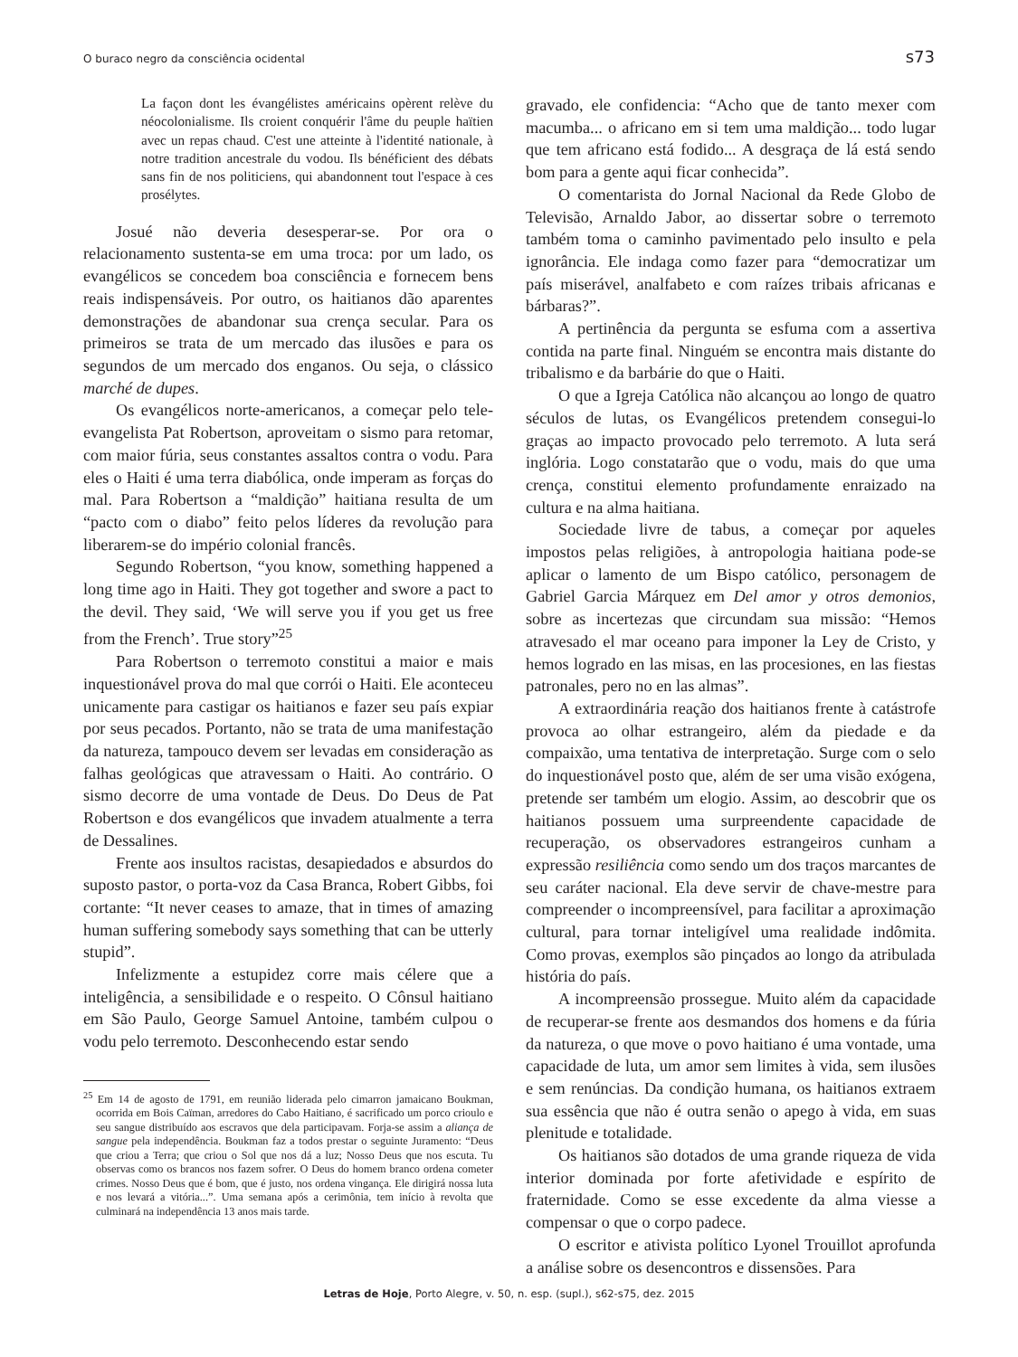O buraco negro da consciência ocidental s73
La façon dont les évangélistes américains opèrent relève du néocolonialisme. Ils croient conquérir l'âme du peuple haïtien avec un repas chaud. C'est une atteinte à l'identité nationale, à notre tradition ancestrale du vodou. Ils bénéficient des débats sans fin de nos politiciens, qui abandonnent tout l'espace à ces prosélytes.
Josué não deveria desesperar-se. Por ora o relacionamento sustenta-se em uma troca: por um lado, os evangélicos se concedem boa consciência e fornecem bens reais indispensáveis. Por outro, os haitianos dão aparentes demonstrações de abandonar sua crença secular. Para os primeiros se trata de um mercado das ilusões e para os segundos de um mercado dos enganos. Ou seja, o clássico marché de dupes.
Os evangélicos norte-americanos, a começar pelo tele-evangelista Pat Robertson, aproveitam o sismo para retomar, com maior fúria, seus constantes assaltos contra o vodu. Para eles o Haiti é uma terra diabólica, onde imperam as forças do mal. Para Robertson a “maldição” haitiana resulta de um “pacto com o diabo” feito pelos líderes da revolução para liberarem-se do império colonial francês.
Segundo Robertson, “you know, something happened a long time ago in Haiti. They got together and swore a pact to the devil. They said, ‘We will serve you if you get us free from the French’. True story”<sup>25</sup>
Para Robertson o terremoto constitui a maior e mais inquestionável prova do mal que corrói o Haiti. Ele aconteceu unicamente para castigar os haitianos e fazer seu país expiar por seus pecados. Portanto, não se trata de uma manifestação da natureza, tampouco devem ser levadas em consideração as falhas geológicas que atravessam o Haiti. Ao contrário. O sismo decorre de uma vontade de Deus. Do Deus de Pat Robertson e dos evangélicos que invadem atualmente a terra de Dessalines.
Frente aos insultos racistas, desapiedados e absurdos do suposto pastor, o porta-voz da Casa Branca, Robert Gibbs, foi cortante: “It never ceases to amaze, that in times of amazing human suffering somebody says something that can be utterly stupid”.
Infelizmente a estupidez corre mais célere que a inteligência, a sensibilidade e o respeito. O Cônsul haitiano em São Paulo, George Samuel Antoine, também culpou o vodu pelo terremoto. Desconhecendo estar sendo
<sup>25</sup> Em 14 de agosto de 1791, em reunião liderada pelo cimarron jamaicano Boukman, ocorrida em Bois Caïman, arredores do Cabo Haitiano, é sacrificado um porco crioulo e seu sangue distribuído aos escravos que dela participavam. Forja-se assim a aliança de sangue pela independência. Boukman faz a todos prestar o seguinte Juramento: “Deus que criou a Terra; que criou o Sol que nos dá a luz; Nosso Deus que nos escuta. Tu observas como os brancos nos fazem sofrer. O Deus do homem branco ordena cometer crimes. Nosso Deus que é bom, que é justo, nos ordena vingança. Ele dirigirá nossa luta e nos levará a vitória...”. Uma semana após a cerimônia, tem início à revolta que culminará na independência 13 anos mais tarde.
gravado, ele confidencia: “Acho que de tanto mexer com macumba... o africano em si tem uma maldição... todo lugar que tem africano está fodido... A desgraça de lá está sendo bom para a gente aqui ficar conhecida”.
O comentarista do Jornal Nacional da Rede Globo de Televisão, Arnaldo Jabor, ao dissertar sobre o terremoto também toma o caminho pavimentado pelo insulto e pela ignorância. Ele indaga como fazer para “democratizar um país miserável, analfabeto e com raízes tribais africanas e bárbaras?”.
A pertinência da pergunta se esfuma com a assertiva contida na parte final. Ninguém se encontra mais distante do tribalismo e da barbárie do que o Haiti.
O que a Igreja Católica não alcançou ao longo de quatro séculos de lutas, os Evangélicos pretendem consegui-lo graças ao impacto provocado pelo terremoto. A luta será inglória. Logo constatarão que o vodu, mais do que uma crença, constitui elemento profundamente enraizado na cultura e na alma haitiana.
Sociedade livre de tabus, a começar por aqueles impostos pelas religiões, à antropologia haitiana pode-se aplicar o lamento de um Bispo católico, personagem de Gabriel Garcia Márquez em Del amor y otros demonios, sobre as incertezas que circundam sua missão: “Hemos atravesado el mar oceano para imponer la Ley de Cristo, y hemos logrado en las misas, en las procesiones, en las fiestas patronales, pero no en las almas”.
A extraordinária reação dos haitianos frente à catástrofe provoca ao olhar estrangeiro, além da piedade e da compaixão, uma tentativa de interpretação. Surge com o selo do inquestionável posto que, além de ser uma visão exógena, pretende ser também um elogio. Assim, ao descobrir que os haitianos possuem uma surpreendente capacidade de recuperação, os observadores estrangeiros cunham a expressão resiliência como sendo um dos traços marcantes de seu caráter nacional. Ela deve servir de chave-mestre para compreender o incompreensível, para facilitar a aproximação cultural, para tornar inteligível uma realidade indômita. Como provas, exemplos são pinçados ao longo da atribulada história do país.
A incompreensão prossegue. Muito além da capacidade de recuperar-se frente aos desmandos dos homens e da fúria da natureza, o que move o povo haitiano é uma vontade, uma capacidade de luta, um amor sem limites à vida, sem ilusões e sem renúncias. Da condição humana, os haitianos extraem sua essência que não é outra senão o apego à vida, em suas plenitude e totalidade.
Os haitianos são dotados de uma grande riqueza de vida interior dominada por forte afetividade e espírito de fraternidade. Como se esse excedente da alma viesse a compensar o que o corpo padece.
O escritor e ativista político Lyonel Trouillot aprofunda a análise sobre os desencontros e dissensões. Para
Letras de Hoje, Porto Alegre, v. 50, n. esp. (supl.), s62-s75, dez. 2015